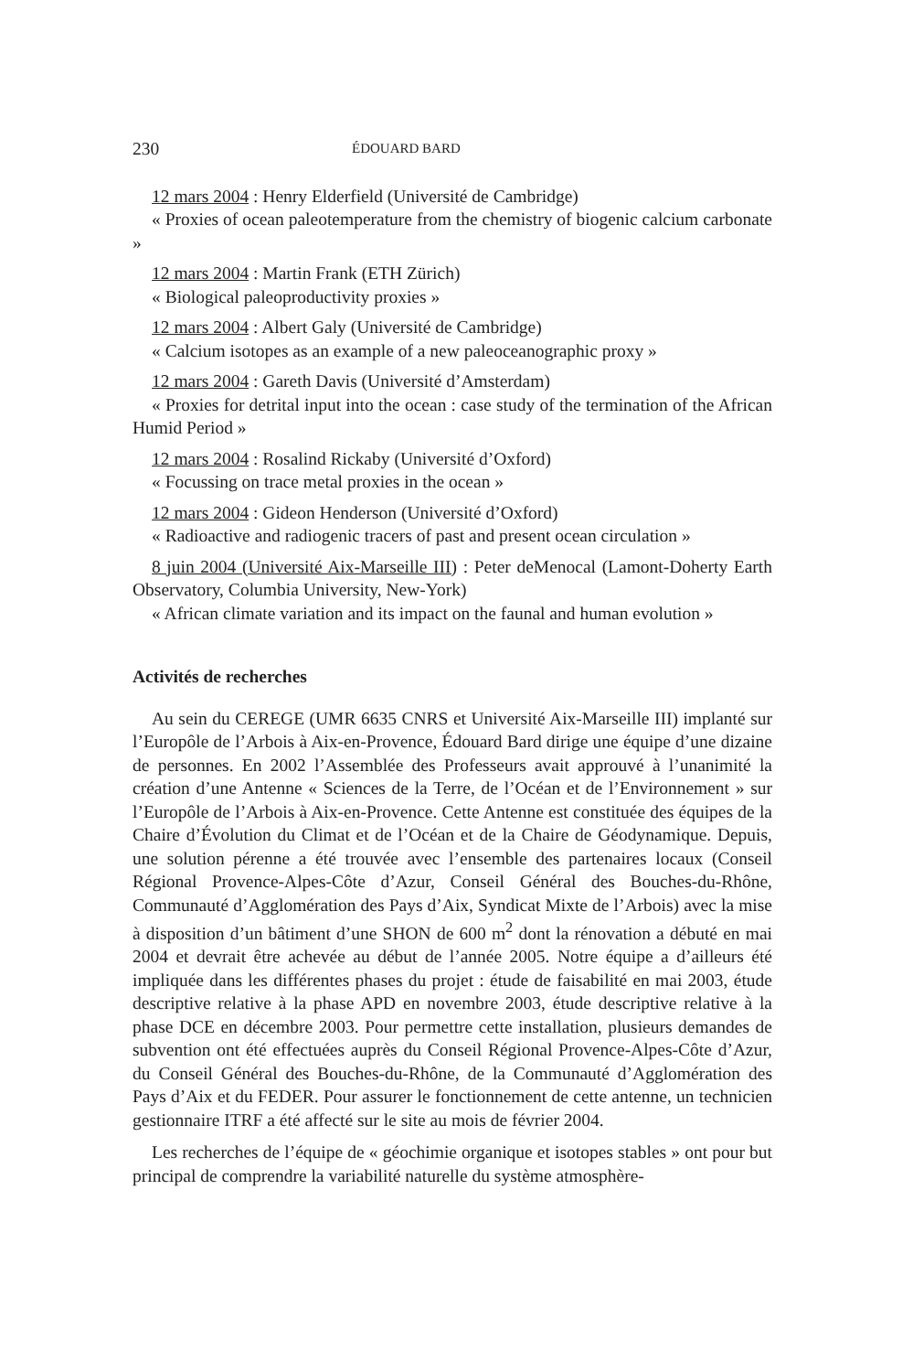230 ÉDOUARD BARD
12 mars 2004 : Henry Elderfield (Université de Cambridge)
« Proxies of ocean paleotemperature from the chemistry of biogenic calcium carbonate »
12 mars 2004 : Martin Frank (ETH Zürich)
« Biological paleoproductivity proxies »
12 mars 2004 : Albert Galy (Université de Cambridge)
« Calcium isotopes as an example of a new paleoceanographic proxy »
12 mars 2004 : Gareth Davis (Université d’Amsterdam)
« Proxies for detrital input into the ocean : case study of the termination of the African Humid Period »
12 mars 2004 : Rosalind Rickaby (Université d’Oxford)
« Focussing on trace metal proxies in the ocean »
12 mars 2004 : Gideon Henderson (Université d’Oxford)
« Radioactive and radiogenic tracers of past and present ocean circulation »
8 juin 2004 (Université Aix-Marseille III) : Peter deMenocal (Lamont-Doherty Earth Observatory, Columbia University, New-York)
« African climate variation and its impact on the faunal and human evolution »
Activités de recherches
Au sein du CEREGE (UMR 6635 CNRS et Université Aix-Marseille III) implanté sur l’Europôle de l’Arbois à Aix-en-Provence, Édouard Bard dirige une équipe d’une dizaine de personnes. En 2002 l’Assemblée des Professeurs avait approuvé à l’unanimité la création d’une Antenne « Sciences de la Terre, de l’Océan et de l’Environnement » sur l’Europôle de l’Arbois à Aix-en-Provence. Cette Antenne est constituée des équipes de la Chaire d’Évolution du Climat et de l’Océan et de la Chaire de Géodynamique. Depuis, une solution pérenne a été trouvée avec l’ensemble des partenaires locaux (Conseil Régional Provence-Alpes-Côte d’Azur, Conseil Général des Bouches-du-Rhône, Communauté d’Agglomération des Pays d’Aix, Syndicat Mixte de l’Arbois) avec la mise à disposition d’un bâtiment d’une SHON de 600 m<sup>2</sup> dont la rénovation a débuté en mai 2004 et devrait être achevée au début de l’année 2005. Notre équipe a d’ailleurs été impliquée dans les différentes phases du projet : étude de faisabilité en mai 2003, étude descriptive relative à la phase APD en novembre 2003, étude descriptive relative à la phase DCE en décembre 2003. Pour permettre cette installation, plusieurs demandes de subvention ont été effectuées auprès du Conseil Régional Provence-Alpes-Côte d’Azur, du Conseil Général des Bouches-du-Rhône, de la Communauté d’Agglomération des Pays d’Aix et du FEDER. Pour assurer le fonctionnement de cette antenne, un technicien gestionnaire ITRF a été affecté sur le site au mois de février 2004.
Les recherches de l’équipe de « géochimie organique et isotopes stables » ont pour but principal de comprendre la variabilité naturelle du système atmosphère-